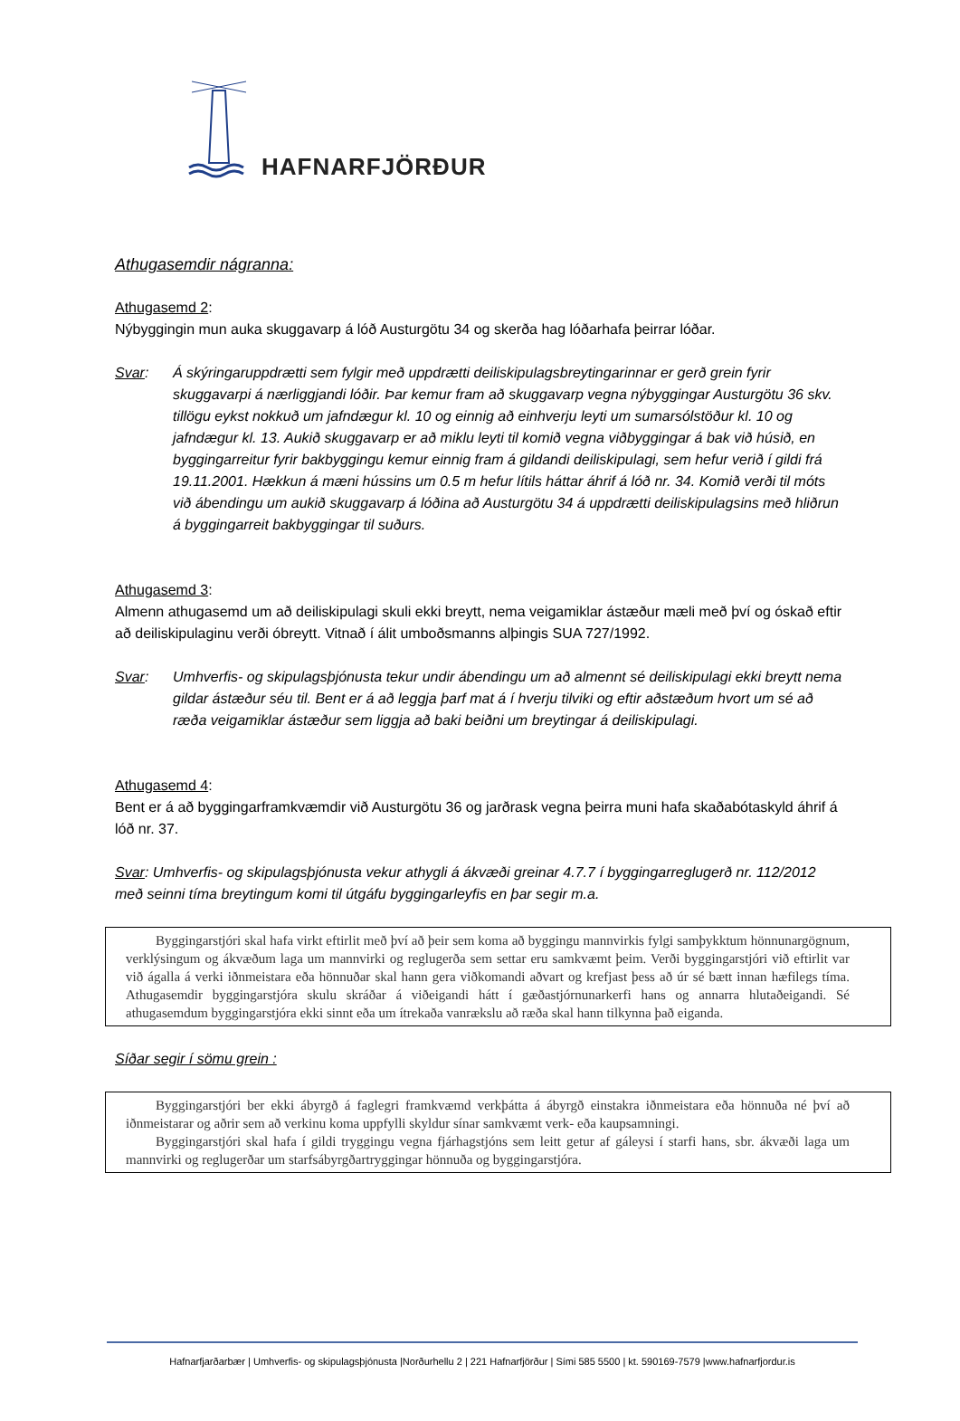HAFNARFJÖRÐUR
Athugasemdir nágranna:
Athugasemd 2:
Nýbyggingin mun auka skuggavarp á lóð Austurgötu 34 og skerða hag lóðarhafa þeirrar lóðar.
Svar: Á skýringaruppdrætti sem fylgir með uppdrætti deiliskipulagsbreytingarinnar er gerð grein fyrir skuggavarpi á nærliggjandi lóðir. Þar kemur fram að skuggavarp vegna nýbyggingar Austurgötu 36 skv. tillögu eykst nokkuð um jafndægur kl. 10 og einnig að einhverju leyti um sumarsólstöður kl. 10 og jafndægur kl. 13. Aukið skuggavarp er að miklu leyti til komið vegna viðbyggingar á bak við húsið, en byggingarreitur fyrir bakbyggingu kemur einnig fram á gildandi deiliskipulagi, sem hefur verið í gildi frá 19.11.2001. Hækkun á mæni hússins um 0.5 m hefur lítils háttar áhrif á lóð nr. 34. Komið verði til móts við ábendingu um aukið skuggavarp á lóðina að Austurgötu 34 á uppdrætti deiliskipulagsins með hliðrun á byggingarreit bakbyggingar til suðurs.
Athugasemd 3:
Almenn athugasemd um að deiliskipulagi skuli ekki breytt, nema veigamiklar ástæður mæli með því og óskað eftir að deiliskipulaginu verði óbreytt. Vitnað í álit umboðsmanns alþingis SUA 727/1992.
Svar: Umhverfis- og skipulagsþjónusta tekur undir ábendingu um að almennt sé deiliskipulagi ekki breytt nema gildar ástæður séu til. Bent er á að leggja þarf mat á í hverju tilviki og eftir aðstæðum hvort um sé að ræða veigamiklar ástæður sem liggja að baki beiðni um breytingar á deiliskipulagi.
Athugasemd 4:
Bent er á að byggingarframkvæmdir við Austurgötu 36 og jarðrask vegna þeirra muni hafa skaðabótaskyld áhrif á lóð nr. 37.
Svar: Umhverfis- og skipulagsþjónusta vekur athygli á ákvæði greinar 4.7.7 í byggingarreglugerð nr. 112/2012 með seinni tíma breytingum komi til útgáfu byggingarleyfis en þar segir m.a.
Byggingarstjóri skal hafa virkt eftirlit með því að þeir sem koma að byggingu mannvirkis fylgi samþykktum hönnunargögnum, verklýsingum og ákvæðum laga um mannvirki og reglugerða sem settar eru samkvæmt þeim. Verði byggingarstjóri við eftirlit var við ágalla á verki iðnmeistara eða hönnuðar skal hann gera viðkomandi aðvart og krefjast þess að úr sé bætt innan hæfilegs tíma. Athugasemdir byggingarstjóra skulu skráðar á viðeigandi hátt í gæðastjórnunarkerfi hans og annarra hlutaðeigandi. Sé athugasemdum byggingarstjóra ekki sinnt eða um ítrekaða vanrækslu að ræða skal hann tilkynna það eiganda.
Síðar segir í sömu grein :
Byggingarstjóri ber ekki ábyrgð á faglegri framkvæmd verkþátta á ábyrgð einstakra iðnmeistara eða hönnuða né því að iðnmeistarar og aðrir sem að verkinu koma uppfylli skyldur sínar samkvæmt verk- eða kaupsamningi.
Byggingarstjóri skal hafa í gildi tryggingu vegna fjárhagstjóns sem leitt getur af gáleysi í starfi hans, sbr. ákvæði laga um mannvirki og reglugerðar um starfsábyrgðartryggingar hönnuða og byggingarstjóra.
Hafnarfjarðarbær | Umhverfis- og skipulagsþjónusta |Norðurhellu 2 | 221 Hafnarfjörður | Sími 585 5500 | kt. 590169-7579 |www.hafnarfjordur.is